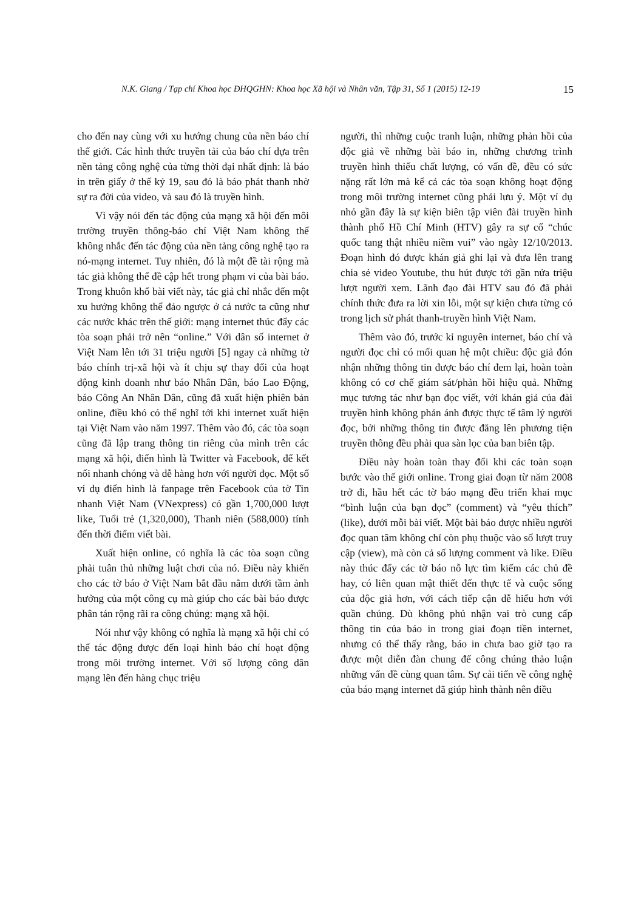N.K. Giang / Tạp chí Khoa học ĐHQGHN: Khoa học Xã hội và Nhân văn, Tập 31, Số 1 (2015) 12-19 15
cho đến nay cùng với xu hướng chung của nền báo chí thế giới. Các hình thức truyền tải của báo chí dựa trên nền tảng công nghệ của từng thời đại nhất định: là báo in trên giấy ở thế kỷ 19, sau đó là báo phát thanh nhờ sự ra đời của video, và sau đó là truyền hình.
Vì vậy nói đến tác động của mạng xã hội đến môi trường truyền thông-báo chí Việt Nam không thể không nhắc đến tác động của nền tảng công nghệ tạo ra nó-mạng internet. Tuy nhiên, đó là một đề tài rộng mà tác giả không thể đề cập hết trong phạm vi của bài báo. Trong khuôn khổ bài viết này, tác giả chỉ nhắc đến một xu hướng không thể đảo ngược ở cả nước ta cũng như các nước khác trên thế giới: mạng internet thúc đẩy các tòa soạn phải trở nên “online.” Với dân số internet ở Việt Nam lên tới 31 triệu người [5] ngay cả những tờ báo chính trị-xã hội và ít chịu sự thay đổi của hoạt động kinh doanh như báo Nhân Dân, báo Lao Động, báo Công An Nhân Dân, cũng đã xuất hiện phiên bản online, điều khó có thể nghĩ tới khi internet xuất hiện tại Việt Nam vào năm 1997. Thêm vào đó, các tòa soạn cũng đã lập trang thông tin riêng của mình trên các mạng xã hội, điển hình là Twitter và Facebook, để kết nối nhanh chóng và dễ hàng hơn với người đọc. Một số ví dụ điển hình là fanpage trên Facebook của tờ Tin nhanh Việt Nam (VNexpress) có gần 1,700,000 lượt like, Tuổi trẻ (1,320,000), Thanh niên (588,000) tính đến thời điểm viết bài.
Xuất hiện online, có nghĩa là các tòa soạn cũng phải tuân thủ những luật chơi của nó. Điều này khiến cho các tờ báo ở Việt Nam bắt đầu nằm dưới tầm ảnh hưởng của một công cụ mà giúp cho các bài báo được phân tán rộng rãi ra công chúng: mạng xã hội.
Nói như vậy không có nghĩa là mạng xã hội chỉ có thể tác động được đến loại hình báo chí hoạt động trong môi trường internet. Với số lượng công dân mạng lên đến hàng chục triệu
người, thì những cuộc tranh luận, những phản hồi của độc giả về những bài báo in, những chương trình truyền hình thiếu chất lượng, có vấn đề, đều có sức nặng rất lớn mà kể cả các tòa soạn không hoạt động trong môi trường internet cũng phải lưu ý. Một ví dụ nhỏ gần đây là sự kiện biên tập viên đài truyền hình thành phố Hồ Chí Minh (HTV) gây ra sự cố “chúc quốc tang thật nhiều niềm vui” vào ngày 12/10/2013. Đoạn hình đó được khán giả ghi lại và đưa lên trang chia sẻ video Youtube, thu hút được tới gần nửa triệu lượt người xem. Lãnh đạo đài HTV sau đó đã phải chính thức đưa ra lời xin lỗi, một sự kiện chưa từng có trong lịch sử phát thanh-truyền hình Việt Nam.
Thêm vào đó, trước kỉ nguyên internet, báo chí và người đọc chỉ có mối quan hệ một chiều: độc giả đón nhận những thông tin được báo chí đem lại, hoàn toàn không có cơ chế giám sát/phản hồi hiệu quả. Những mục tương tác như bạn đọc viết, với khán giả của đài truyền hình không phản ánh được thực tế tâm lý người đọc, bởi những thông tin được đăng lên phương tiện truyền thông đều phải qua sàn lọc của ban biên tập.
Điều này hoàn toàn thay đổi khi các toàn soạn bước vào thế giới online. Trong giai đoạn từ năm 2008 trở đi, hầu hết các tờ báo mạng đều triển khai mục “bình luận của bạn đọc” (comment) và “yêu thích” (like), dưới mỗi bài viết. Một bài báo được nhiều người đọc quan tâm không chỉ còn phụ thuộc vào số lượt truy cập (view), mà còn cả số lượng comment và like. Điều này thúc đẩy các tờ báo nỗ lực tìm kiếm các chủ đề hay, có liên quan mật thiết đến thực tế và cuộc sống của độc giả hơn, với cách tiếp cận dễ hiểu hơn với quần chúng. Dù không phủ nhận vai trò cung cấp thông tin của báo in trong giai đoạn tiền internet, nhưng có thể thấy rằng, báo in chưa bao giờ tạo ra được một diễn đàn chung để công chúng thảo luận những vấn đề cùng quan tâm. Sự cải tiến về công nghệ của báo mạng internet đã giúp hình thành nên điều